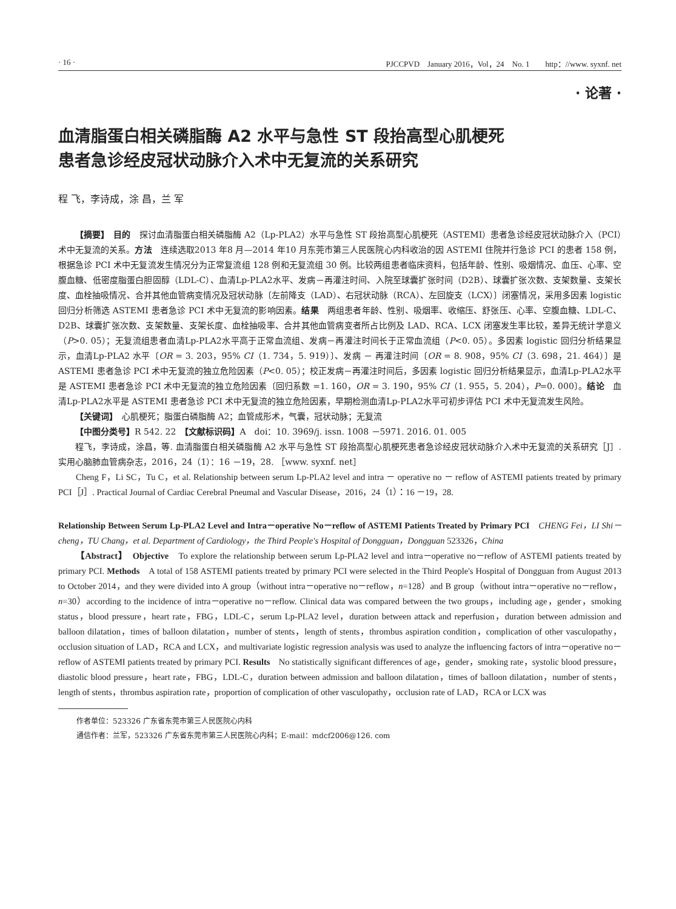· 16 · PJCCPVD　January 2016，Vol，24　No. 1　　http：//www. syxnf. net
· 论著 ·
血清脂蛋白相关磷脂酶 A2 水平与急性 ST 段抬高型心肌梗死
患者急诊经皮冠状动脉介入术中无复流的关系研究
程 飞，李诗成，涂 昌，兰 军
【摘要】　目的　探讨血清脂蛋白相关磷脂酶 A2（Lp-PLA2）水平与急性 ST 段抬高型心肌梗死（ASTEMI）患者急诊经皮冠状动脉介入（PCI）术中无复流的关系。方法　连续选取2013 年8 月—2014 年10 月东莞市第三人民医院心内科收治的因 ASTEMI 住院并行急诊 PCI 的患者 158 例，根据急诊 PCI 术中无复流发生情况分为正常复流组 128 例和无复流组 30 例。比较两组患者临床资料，包括年龄、性别、吸烟情况、血压、心率、空腹血糖、低密度脂蛋白胆固醇（LDL-C）、血清Lp-PLA2水平、发病－再灌注时间、入院至球囊扩张时间（D2B）、球囊扩张次数、支架数量、支架长度、血栓抽吸情况、合并其他血管病变情况及冠状动脉〔左前降支（LAD）、右冠状动脉（RCA）、左回旋支（LCX）〕闭塞情况，采用多因素 logistic 回归分析筛选 ASTEMI 患者急诊 PCI 术中无复流的影响因素。结果　两组患者年龄、性别、吸烟率、收缩压、舒张压、心率、空腹血糖、LDL-C、D2B、球囊扩张次数、支架数量、支架长度、血栓抽吸率、合并其他血管病变者所占比例及 LAD、RCA、LCX 闭塞发生率比较，差异无统计学意义（P>0. 05）；无复流组患者血清Lp-PLA2水平高于正常血流组、发病－再灌注时间长于正常血流组（P<0. 05）。多因素 logistic 回归分析结果显示，血清Lp-PLA2 水平〔OR = 3. 203，95% CI（1. 734，5. 919）〕、发病 － 再灌注时间〔OR = 8. 908，95% CI（3. 698，21. 464）〕是 ASTEMI 患者急诊 PCI 术中无复流的独立危险因素（P<0. 05）；校正发病－再灌注时间后，多因素 logistic 回归分析结果显示，血清Lp-PLA2水平是 ASTEMI 患者急诊 PCI 术中无复流的独立危险因素〔回归系数 =1. 160，OR = 3. 190，95% CI（1. 955，5. 204），P=0. 000〕。结论　血清Lp-PLA2水平是 ASTEMI 患者急诊 PCI 术中无复流的独立危险因素，早期检测血清Lp-PLA2水平可初步评估 PCI 术中无复流发生风险。
【关键词】　心肌梗死；脂蛋白磷脂酶 A2；血管成形术，气囊，冠状动脉；无复流
【中图分类号】R 542. 22　【文献标识码】A　doi：10. 3969/j. issn. 1008 －5971. 2016. 01. 005
程飞，李诗成，涂昌，等. 血清脂蛋白相关磷脂酶 A2 水平与急性 ST 段抬高型心肌梗死患者急诊经皮冠状动脉介入术中无复流的关系研究［J］. 实用心脑肺血管病杂志，2016，24（1）：16 －19，28. ［www. syxnf. net］
Cheng F，Li SC，Tu C，et al. Relationship between serum Lp-PLA2 level and intra － operative no － reflow of ASTEMI patients treated by primary PCI［J］. Practical Journal of Cardiac Cerebral Pneumal and Vascular Disease，2016，24（1）：16 －19，28.
Relationship Between Serum Lp-PLA2 Level and Intra－operative No－reflow of ASTEMI Patients Treated by Primary PCI　CHENG Fei，LI Shi－cheng，TU Chang，et al. Department of Cardiology，the Third People's Hospital of Dongguan，Dongguan 523326，China
【Abstract】　Objective　To explore the relationship between serum Lp-PLA2 level and intra－operative no－reflow of ASTEMI patients treated by primary PCI. Methods　A total of 158 ASTEMI patients treated by primary PCI were selected in the Third People's Hospital of Dongguan from August 2013 to October 2014，and they were divided into A group（without intra－operative no－reflow，n=128）and B group（without intra－operative no－reflow，n=30）according to the incidence of intra－operative no－reflow. Clinical data was compared between the two groups，including age，gender，smoking status，blood pressure，heart rate，FBG，LDL-C，serum Lp-PLA2 level，duration between attack and reperfusion，duration between admission and balloon dilatation，times of balloon dilatation，number of stents，length of stents，thrombus aspiration condition，complication of other vasculopathy，occlusion situation of LAD，RCA and LCX，and multivariate logistic regression analysis was used to analyze the influencing factors of intra－operative no－reflow of ASTEMI patients treated by primary PCI. Results　No statistically significant differences of age，gender，smoking rate，systolic blood pressure，diastolic blood pressure，heart rate，FBG，LDL-C，duration between admission and balloon dilatation，times of balloon dilatation，number of stents，length of stents，thrombus aspiration rate，proportion of complication of other vasculopathy，occlusion rate of LAD，RCA or LCX was
作者单位：523326 广东省东莞市第三人民医院心内科
通信作者：兰军，523326 广东省东莞市第三人民医院心内科；E-mail：mdcf2006@126. com